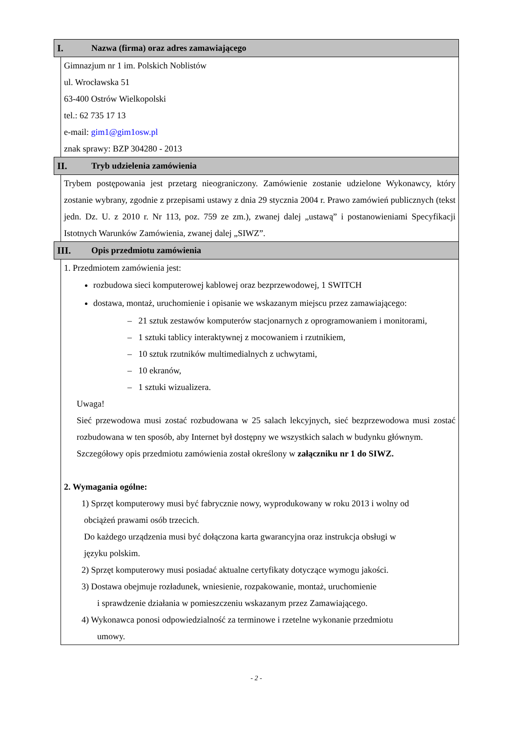I. Nazwa (firma) oraz adres zamawiającego
Gimnazjum nr 1 im. Polskich Noblistów
ul. Wrocławska 51
63-400 Ostrów Wielkopolski
tel.: 62 735 17 13
e-mail: gim1@gim1osw.pl
znak sprawy: BZP 304280 - 2013
II. Tryb udzielenia zamówienia
Trybem postępowania jest przetarg nieograniczony. Zamówienie zostanie udzielone Wykonawcy, który zostanie wybrany, zgodnie z przepisami ustawy z dnia 29 stycznia 2004 r. Prawo zamówień publicznych (tekst jedn. Dz. U. z 2010 r. Nr 113, poz. 759 ze zm.), zwanej dalej „ustawą” i postanowieniami Specyfikacji Istotnych Warunków Zamówienia, zwanej dalej „SIWZ”.
III. Opis przedmiotu zamówienia
1. Przedmiotem zamówienia jest:
rozbudowa sieci komputerowej kablowej oraz bezprzewodowej, 1 SWITCH
dostawa, montaż, uruchomienie i opisanie we wskazanym miejscu przez zamawiającego:
– 21 sztuk zestawów komputerów stacjonarnych z oprogramowaniem i monitorami,
– 1 sztuki tablicy interaktywnej z mocowaniem i rzutnikiem,
– 10 sztuk rzutników multimedialnych z uchwytami,
– 10 ekranów,
– 1 sztuki wizualizera.
Uwaga!
Sieć przewodowa musi zostać rozbudowana w 25 salach lekcyjnych, sieć bezprzewodowa musi zostać rozbudowana w ten sposób, aby Internet był dostępny we wszystkich salach w budynku głównym.
Szczegółowy opis przedmiotu zamówienia został określony w załączniku nr 1 do SIWZ.
2. Wymagania ogólne:
1) Sprzęt komputerowy musi być fabrycznie nowy, wyprodukowany w roku 2013 i wolny od
obciążeń prawami osób trzecich.
Do każdego urządzenia musi być dołączona karta gwarancyjna oraz instrukcja obsługi w
języku polskim.
2) Sprzęt komputerowy musi posiadać aktualne certyfikaty dotyczące wymogu jakości.
3) Dostawa obejmuje rozładunek, wniesienie, rozpakowanie, montaż, uruchomienie
i sprawdzenie działania w pomieszczeniu wskazanym przez Zamawiającego.
4) Wykonawca ponosi odpowiedzialność za terminowe i rzetelne wykonanie przedmiotu
umowy.
- 2 -